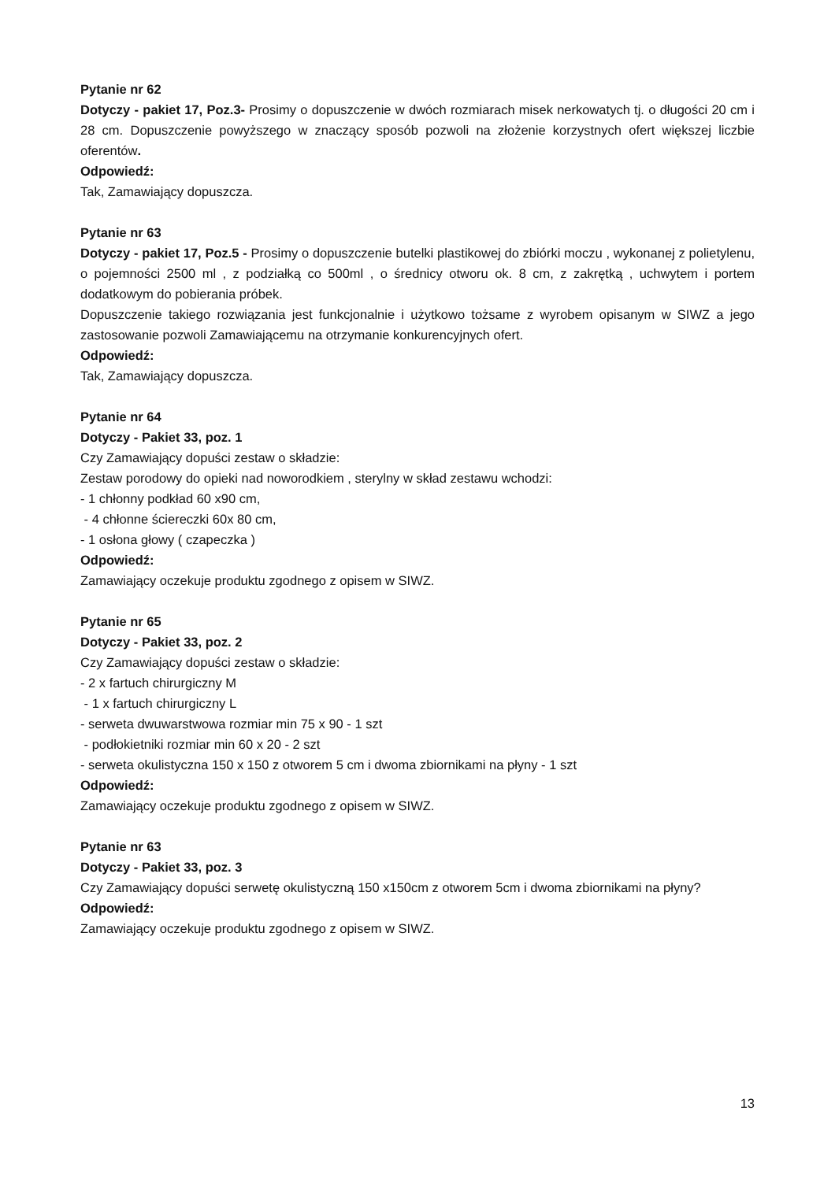Pytanie nr 62
Dotyczy - pakiet 17, Poz.3- Prosimy o dopuszczenie w dwóch rozmiarach misek nerkowatych tj. o długości 20 cm i 28 cm. Dopuszczenie powyższego w znaczący sposób pozwoli na złożenie korzystnych ofert większej liczbie oferentów.
Odpowiedź:
Tak, Zamawiający dopuszcza.
Pytanie nr 63
Dotyczy - pakiet 17, Poz.5 - Prosimy o dopuszczenie butelki plastikowej do zbiórki moczu , wykonanej z polietylenu, o pojemności 2500 ml , z podziałką co 500ml , o średnicy otworu ok. 8 cm, z zakrętką , uchwytem i portem dodatkowym do pobierania próbek.
Dopuszczenie takiego rozwiązania jest funkcjonalnie i użytkowo tożsame z wyrobem opisanym w SIWZ a jego zastosowanie pozwoli Zamawiającemu na otrzymanie konkurencyjnych ofert.
Odpowiedź:
Tak, Zamawiający dopuszcza.
Pytanie nr 64
Dotyczy - Pakiet 33, poz. 1
Czy Zamawiający dopuści zestaw o składzie:
Zestaw porodowy do opieki nad noworodkiem , sterylny w skład zestawu wchodzi:
- 1 chłonny podkład 60 x90 cm,
- 4 chłonne ściereczki 60x 80 cm,
- 1 osłona głowy ( czapeczka )
Odpowiedź:
Zamawiający oczekuje produktu zgodnego z opisem w SIWZ.
Pytanie nr 65
Dotyczy - Pakiet 33, poz. 2
Czy Zamawiający dopuści zestaw o składzie:
- 2 x fartuch chirurgiczny M
- 1 x fartuch chirurgiczny L
- serweta dwuwarstwowa rozmiar min 75 x 90 - 1 szt
- podłokietniki rozmiar min 60 x 20 - 2 szt
- serweta okulistyczna 150 x 150 z otworem 5 cm i dwoma zbiornikami na płyny - 1 szt
Odpowiedź:
Zamawiający oczekuje produktu zgodnego z opisem w SIWZ.
Pytanie nr 63
Dotyczy - Pakiet 33, poz. 3
Czy Zamawiający dopuści serwetę okulistyczną 150 x150cm z otworem 5cm i dwoma zbiornikami na płyny?
Odpowiedź:
Zamawiający oczekuje produktu zgodnego z opisem w SIWZ.
13